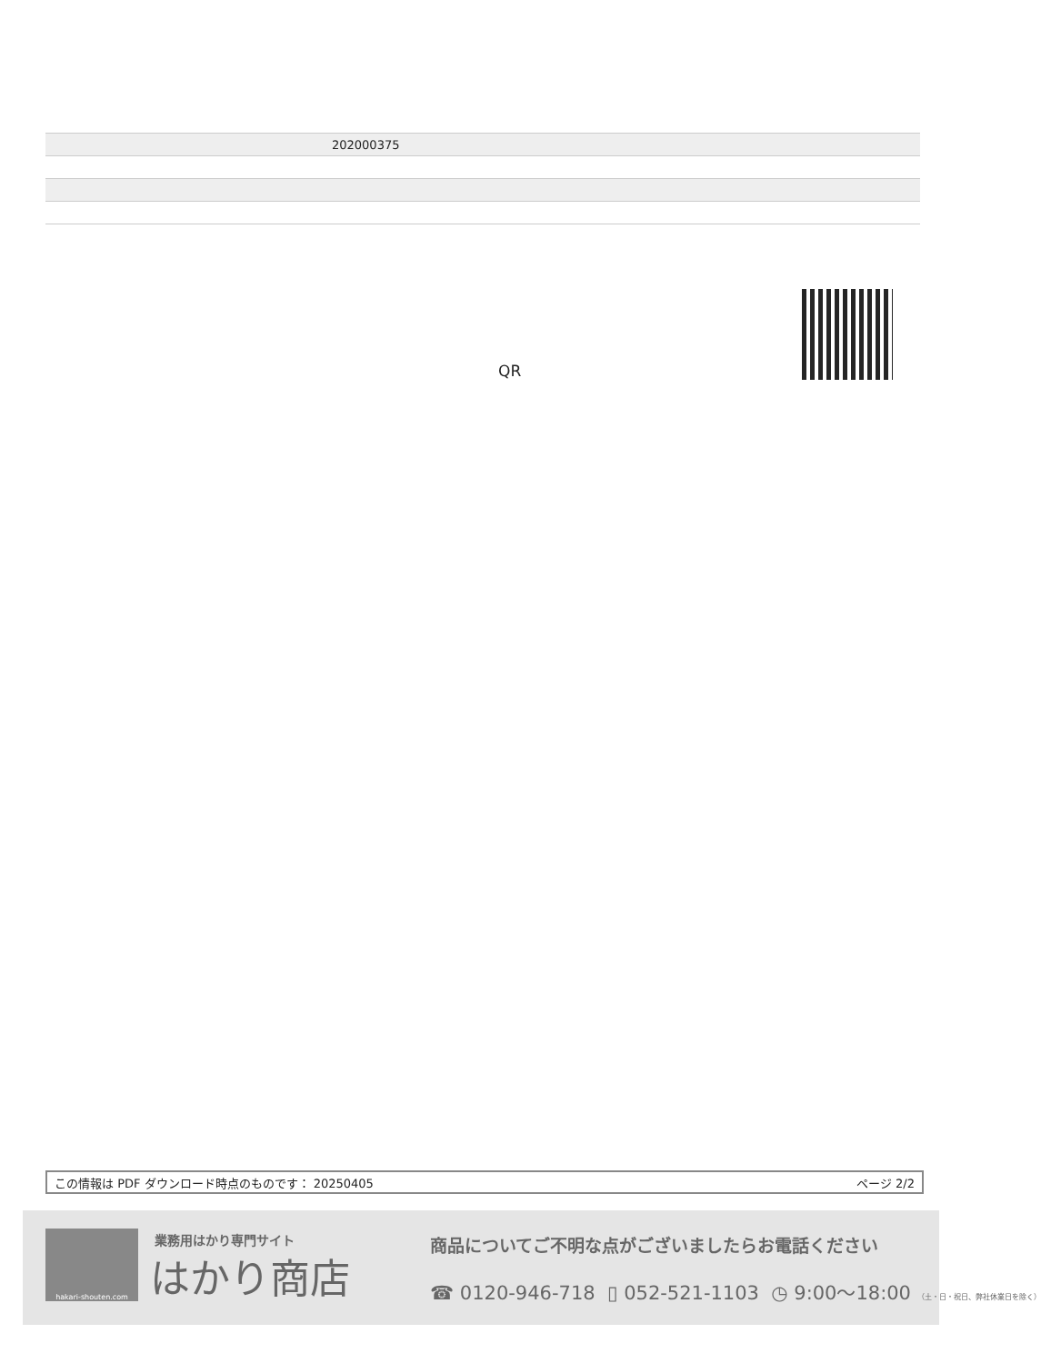| | 202000375 |
QR
この情報は PDF ダウンロード時点のものです： 20250405 ページ 2/2
hakari-shouten.com 業務用はかり専門サイト
はかり商店
商品についてご不明な点がございましたらお電話ください
☎ 0120-946-718 ▯ 052-521-1103 ◷ 9:00〜18:00 （土・日・祝日、弊社休業日を除く）